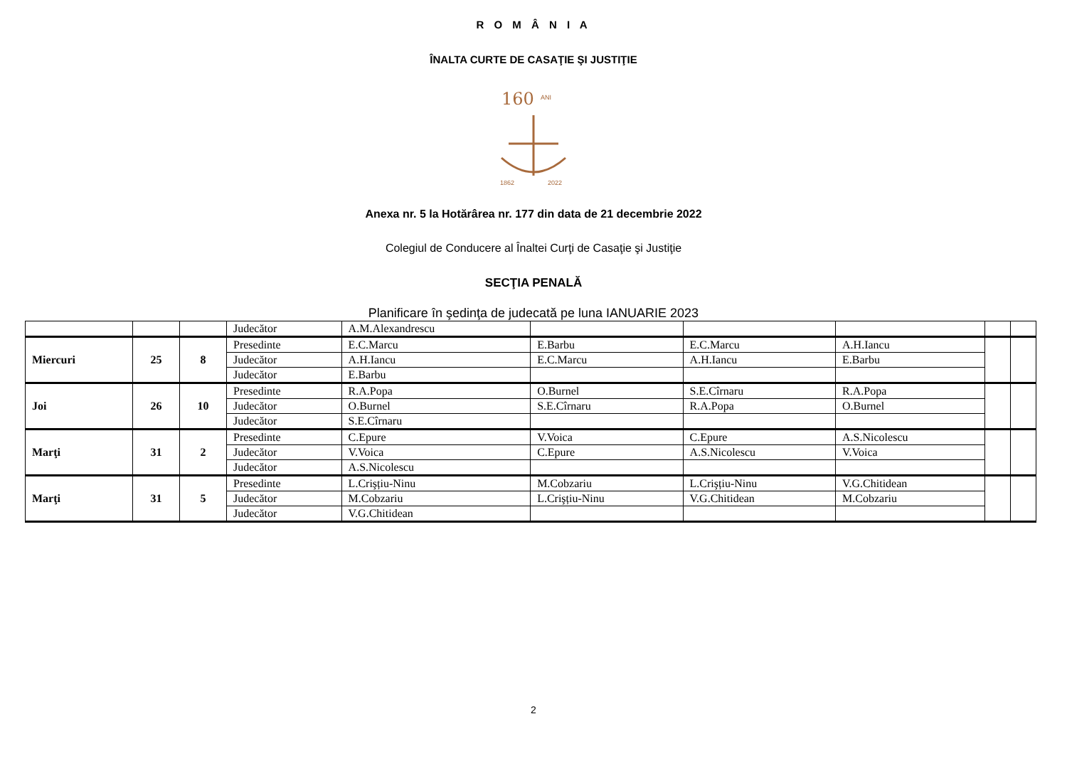R O M Â N I A
ÎNALTA CURTE DE CASAŢIE ŞI JUSTIŢIE
160
ANI
1862
2022
Anexa nr. 5 la Hotărârea nr. 177 din data de 21 decembrie 2022
Colegiul de Conducere al Înaltei Curţi de Casaţie şi Justiţie
SECŢIA PENALĂ
Planificare în şedinţa de judecată pe luna IANUARIE 2023
| | | | Judecător | A.M.Alexandrescu | | | | | |
| Miercuri | 25 | 8 | Presedinte | E.C.Marcu | E.Barbu | E.C.Marcu | A.H.Iancu | | |
| | | | Judecător | A.H.Iancu | E.C.Marcu | A.H.Iancu | E.Barbu | | |
| | | | Judecător | E.Barbu | | | | | |
| Joi | 26 | 10 | Presedinte | R.A.Popa | O.Burnel | S.E.Cîrnaru | R.A.Popa | | |
| | | | Judecător | O.Burnel | S.E.Cîrnaru | R.A.Popa | O.Burnel | | |
| | | | Judecător | S.E.Cîrnaru | | | | | |
| Marţi | 31 | 2 | Presedinte | C.Epure | V.Voica | C.Epure | A.S.Nicolescu | | |
| | | | Judecător | V.Voica | C.Epure | A.S.Nicolescu | V.Voica | | |
| | | | Judecător | A.S.Nicolescu | | | | | |
| Marţi | 31 | 5 | Presedinte | L.Crişțiu-Ninu | M.Cobzariu | L.Crişțiu-Ninu | V.G.Chitidean | | |
| | | | Judecător | M.Cobzariu | L.Crişțiu-Ninu | V.G.Chitidean | M.Cobzariu | | |
| | | | Judecător | V.G.Chitidean | | | | | |
2